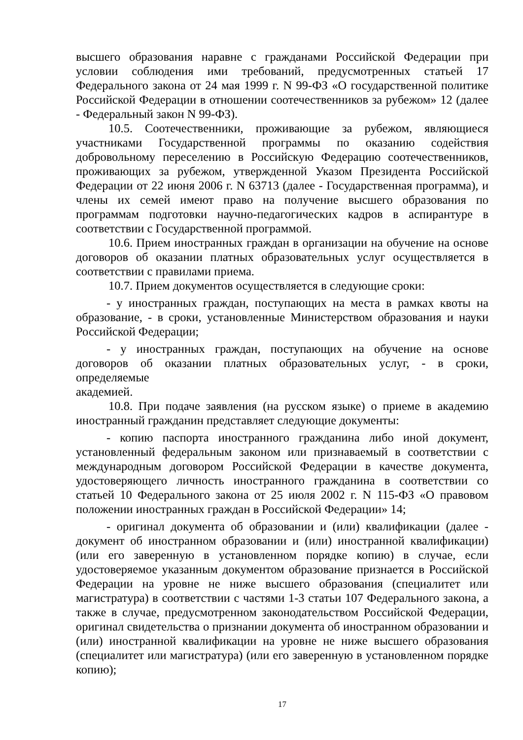высшего образования наравне с гражданами Российской Федерации при условии соблюдения ими требований, предусмотренных статьей 17 Федерального закона от 24 мая 1999 г. N 99-ФЗ «О государственной политике Российской Федерации в отношении соотечественников за рубежом» 12 (далее - Федеральный закон N 99-ФЗ).
10.5. Соотечественники, проживающие за рубежом, являющиеся участниками Государственной программы по оказанию содействия добровольному переселению в Российскую Федерацию соотечественников, проживающих за рубежом, утвержденной Указом Президента Российской Федерации от 22 июня 2006 г. N 63713 (далее - Государственная программа), и члены их семей имеют право на получение высшего образования по программам подготовки научно-педагогических кадров в аспирантуре в соответствии с Государственной программой.
10.6. Прием иностранных граждан в организации на обучение на основе договоров об оказании платных образовательных услуг осуществляется в соответствии с правилами приема.
10.7. Прием документов осуществляется в следующие сроки:
- у иностранных граждан, поступающих на места в рамках квоты на образование, - в сроки, установленные Министерством образования и науки Российской Федерации;
- у иностранных граждан, поступающих на обучение на основе договоров об оказании платных образовательных услуг, - в сроки, определяемые
академией.
10.8. При подаче заявления (на русском языке) о приеме в академию иностранный гражданин представляет следующие документы:
- копию паспорта иностранного гражданина либо иной документ, установленный федеральным законом или признаваемый в соответствии с международным договором Российской Федерации в качестве документа, удостоверяющего личность иностранного гражданина в соответствии со статьей 10 Федерального закона от 25 июля 2002 г. N 115-ФЗ «О правовом положении иностранных граждан в Российской Федерации» 14;
- оригинал документа об образовании и (или) квалификации (далее - документ об иностранном образовании и (или) иностранной квалификации) (или его заверенную в установленном порядке копию) в случае, если удостоверяемое указанным документом образование признается в Российской Федерации на уровне не ниже высшего образования (специалитет или магистратура) в соответствии с частями 1-3 статьи 107 Федерального закона, а также в случае, предусмотренном законодательством Российской Федерации, оригинал свидетельства о признании документа об иностранном образовании и (или) иностранной квалификации на уровне не ниже высшего образования (специалитет или магистратура) (или его заверенную в установленном порядке копию);
17